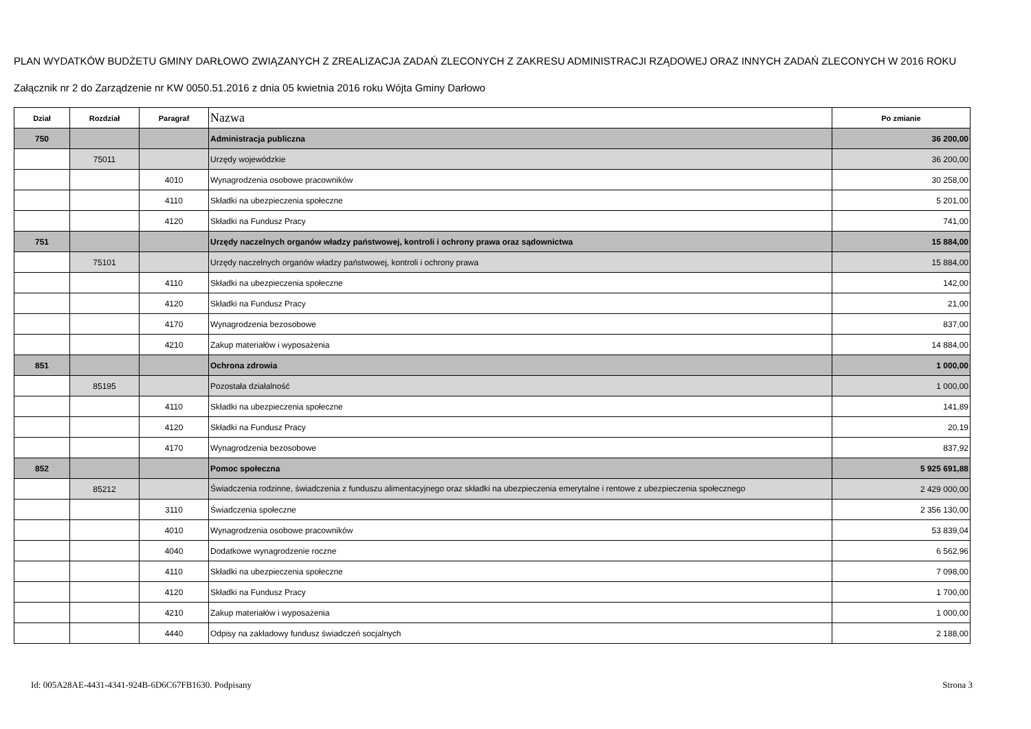PLAN WYDATKÓW BUDŻETU GMINY DARŁOWO ZWIĄZANYCH Z ZREALIZACJA ZADAŃ ZLECONYCH Z ZAKRESU ADMINISTRACJI RZĄDOWEJ ORAZ INNYCH ZADAŃ ZLECONYCH W 2016 ROKU
Załącznik nr 2 do Zarządzenie nr KW 0050.51.2016 z dnia 05 kwietnia 2016 roku Wójta Gminy Darłowo
| Dział | Rozdział | Paragraf | Nazwa | Po zmianie |
| --- | --- | --- | --- | --- |
| 750 | | | Administracja publiczna | 36 200,00 |
| | 75011 | | Urzędy wojewódzkie | 36 200,00 |
| | | 4010 | Wynagrodzenia osobowe pracowników | 30 258,00 |
| | | 4110 | Składki na ubezpieczenia społeczne | 5 201,00 |
| | | 4120 | Składki na Fundusz Pracy | 741,00 |
| 751 | | | Urzędy naczelnych organów władzy państwowej, kontroli i ochrony prawa oraz sądownictwa | 15 884,00 |
| | 75101 | | Urzędy naczelnych organów władzy państwowej, kontroli i ochrony prawa | 15 884,00 |
| | | 4110 | Składki na ubezpieczenia społeczne | 142,00 |
| | | 4120 | Składki na Fundusz Pracy | 21,00 |
| | | 4170 | Wynagrodzenia bezosobowe | 837,00 |
| | | 4210 | Zakup materiałów i wyposażenia | 14 884,00 |
| 851 | | | Ochrona zdrowia | 1 000,00 |
| | 85195 | | Pozostała działalność | 1 000,00 |
| | | 4110 | Składki na ubezpieczenia społeczne | 141,89 |
| | | 4120 | Składki na Fundusz Pracy | 20,19 |
| | | 4170 | Wynagrodzenia bezosobowe | 837,92 |
| 852 | | | Pomoc społeczna | 5 925 691,88 |
| | 85212 | | Świadczenia rodzinne, świadczenia z funduszu alimentacyjnego oraz składki na ubezpieczenia emerytalne i rentowe z ubezpieczenia społecznego | 2 429 000,00 |
| | | 3110 | Świadczenia społeczne | 2 356 130,00 |
| | | 4010 | Wynagrodzenia osobowe pracowników | 53 839,04 |
| | | 4040 | Dodatkowe wynagrodzenie roczne | 6 562,96 |
| | | 4110 | Składki na ubezpieczenia społeczne | 7 098,00 |
| | | 4120 | Składki na Fundusz Pracy | 1 700,00 |
| | | 4210 | Zakup materiałów i wyposażenia | 1 000,00 |
| | | 4440 | Odpisy na zakładowy fundusz świadczeń socjalnych | 2 188,00 |
Id: 005A28AE-4431-4341-924B-6D6C67FB1630. Podpisany Strona 3